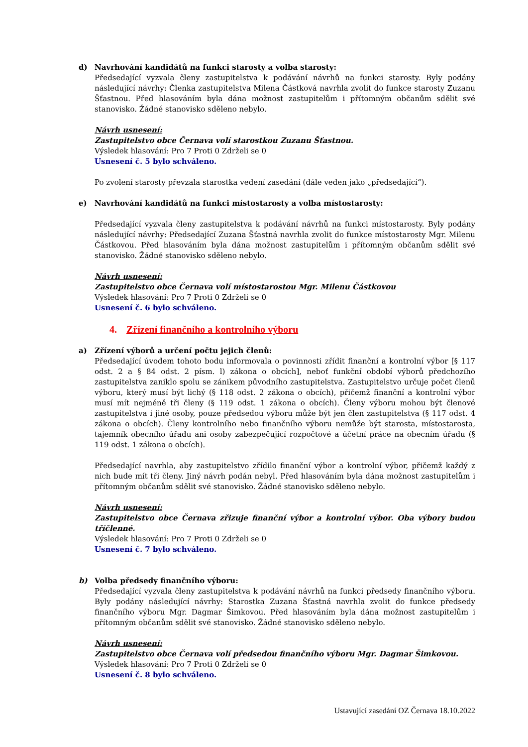d) Navrhování kandidátů na funkci starosty a volba starosty:
Předsedající vyzvala členy zastupitelstva k podávání návrhů na funkci starosty. Byly podány následující návrhy: Členka zastupitelstva Milena Částková navrhla zvolit do funkce starosty Zuzanu Šťastnou. Před hlasováním byla dána možnost zastupitelům i přítomným občanům sdělit své stanovisko. Žádné stanovisko sděleno nebylo.
Návrh usnesení:
Zastupitelstvo obce Černava volí starostkou Zuzanu Šťastnou.
Výsledek hlasování: Pro 7 Proti 0 Zdrželi se 0
Usnesení č. 5 bylo schváleno.
Po zvolení starosty převzala starostka vedení zasedání (dále veden jako „předsedající“).
e) Navrhování kandidátů na funkci místostarosty a volba místostarosty:
Předsedající vyzvala členy zastupitelstva k podávání návrhů na funkci místostarosty. Byly podány následující návrhy: Předsedající Zuzana Šťastná navrhla zvolit do funkce místostarosty Mgr. Milenu Částkovou. Před hlasováním byla dána možnost zastupitelům i přítomným občanům sdělit své stanovisko. Žádné stanovisko sděleno nebylo.
Návrh usnesení:
Zastupitelstvo obce Černava volí místostarostou Mgr. Milenu Částkovou
Výsledek hlasování: Pro 7 Proti 0 Zdrželi se 0
Usnesení č. 6 bylo schváleno.
4. Zřízení finančního a kontrolního výboru
a) Zřízení výborů a určení počtu jejich členů:
Předsedající úvodem tohoto bodu informovala o povinnosti zřídit finanční a kontrolní výbor [§ 117 odst. 2 a § 84 odst. 2 písm. l) zákona o obcích], neboť funkční období výborů předchozího zastupitelstva zaniklo spolu se zánikem původního zastupitelstva. Zastupitelstvo určuje počet členů výboru, který musí být lichý (§ 118 odst. 2 zákona o obcích), přičemž finanční a kontrolní výbor musí mít nejméně tři členy (§ 119 odst. 1 zákona o obcích). Členy výboru mohou být členové zastupitelstva i jiné osoby, pouze předsedou výboru může být jen člen zastupitelstva (§ 117 odst. 4 zákona o obcích). Členy kontrolního nebo finančního výboru nemůže být starosta, místostarosta, tajemník obecního úřadu ani osoby zabezpečující rozpočtové a účetní práce na obecním úřadu (§ 119 odst. 1 zákona o obcích).
Předsedající navrhla, aby zastupitelstvo zřídilo finanční výbor a kontrolní výbor, přičemž každý z nich bude mít tři členy. Jiný návrh podán nebyl. Před hlasováním byla dána možnost zastupitelům i přítomným občanům sdělit své stanovisko. Žádné stanovisko sděleno nebylo.
Návrh usnesení:
Zastupitelstvo obce Černava zřizuje finanční výbor a kontrolní výbor. Oba výbory budou tříčlenné.
Výsledek hlasování: Pro 7 Proti 0 Zdrželi se 0
Usnesení č. 7 bylo schváleno.
b) Volba předsedy finančního výboru:
Předsedající vyzvala členy zastupitelstva k podávání návrhů na funkci předsedy finančního výboru. Byly podány následující návrhy: Starostka Zuzana Šťastná navrhla zvolit do funkce předsedy finančního výboru Mgr. Dagmar Šimkovou. Před hlasováním byla dána možnost zastupitelům i přítomným občanům sdělit své stanovisko. Žádné stanovisko sděleno nebylo.
Návrh usnesení:
Zastupitelstvo obce Černava volí předsedou finančního výboru Mgr. Dagmar Šimkovou.
Výsledek hlasování: Pro 7 Proti 0 Zdrželi se 0
Usnesení č. 8 bylo schváleno.
Ustavující zasedání OZ Černava 18.10.2022